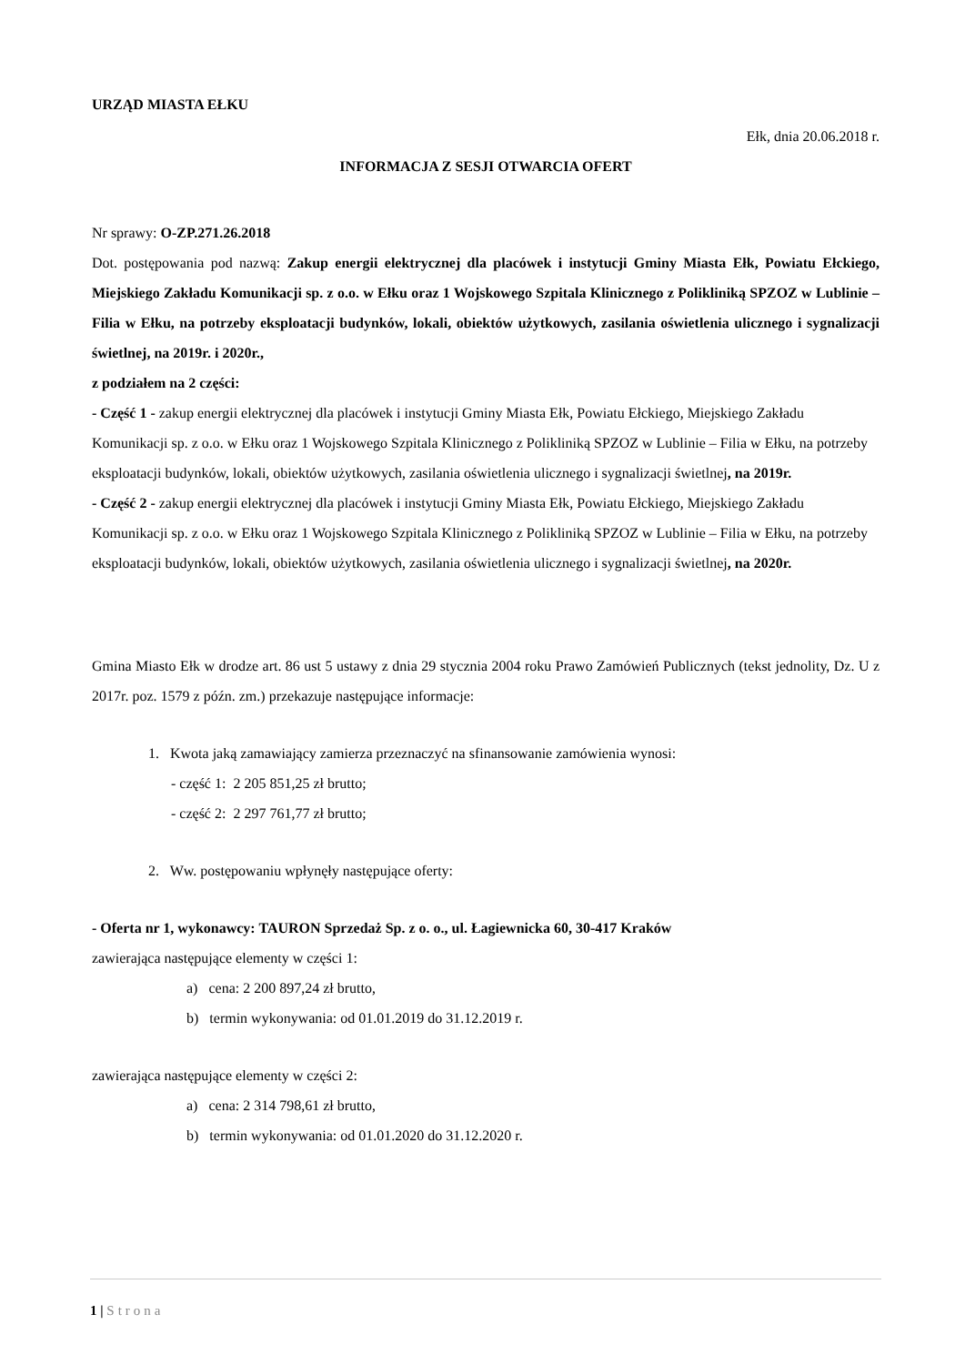URZĄD MIASTA EŁKU
Ełk, dnia 20.06.2018 r.
INFORMACJA Z SESJI OTWARCIA OFERT
Nr sprawy: O-ZP.271.26.2018
Dot. postępowania pod nazwą: Zakup energii elektrycznej dla placówek i instytucji Gminy Miasta Ełk, Powiatu Ełckiego, Miejskiego Zakładu Komunikacji sp. z o.o. w Ełku oraz 1 Wojskowego Szpitala Klinicznego z Polikliniką SPZOZ w Lublinie – Filia w Ełku, na potrzeby eksploatacji budynków, lokali, obiektów użytkowych, zasilania oświetlenia ulicznego i sygnalizacji świetlnej, na 2019r. i 2020r.,
z podziałem na 2 części:
- Część 1 - zakup energii elektrycznej dla placówek i instytucji Gminy Miasta Ełk, Powiatu Ełckiego, Miejskiego Zakładu Komunikacji sp. z o.o. w Ełku oraz 1 Wojskowego Szpitala Klinicznego z Polikliniką SPZOZ w Lublinie – Filia w Ełku, na potrzeby eksploatacji budynków, lokali, obiektów użytkowych, zasilania oświetlenia ulicznego i sygnalizacji świetlnej, na 2019r.
- Część 2 - zakup energii elektrycznej dla placówek i instytucji Gminy Miasta Ełk, Powiatu Ełckiego, Miejskiego Zakładu Komunikacji sp. z o.o. w Ełku oraz 1 Wojskowego Szpitala Klinicznego z Polikliniką SPZOZ w Lublinie – Filia w Ełku, na potrzeby eksploatacji budynków, lokali, obiektów użytkowych, zasilania oświetlenia ulicznego i sygnalizacji świetlnej, na 2020r.
Gmina Miasto Ełk w drodze art. 86 ust 5 ustawy z dnia 29 stycznia 2004 roku Prawo Zamówień Publicznych (tekst jednolity, Dz. U z 2017r. poz. 1579 z późn. zm.) przekazuje następujące informacje:
1. Kwota jaką zamawiający zamierza przeznaczyć na sfinansowanie zamówienia wynosi:
- część 1: 2 205 851,25 zł brutto;
- część 2: 2 297 761,77 zł brutto;
2. Ww. postępowaniu wpłynęły następujące oferty:
- Oferta nr 1, wykonawcy: TAURON Sprzedaż Sp. z o. o., ul. Łagiewnicka 60, 30-417 Kraków
zawierająca następujące elementy w części 1:
a) cena: 2 200 897,24 zł brutto,
b) termin wykonywania: od 01.01.2019 do 31.12.2019 r.
zawierająca następujące elementy w części 2:
a) cena: 2 314 798,61 zł brutto,
b) termin wykonywania: od 01.01.2020 do 31.12.2020 r.
1 | Strona